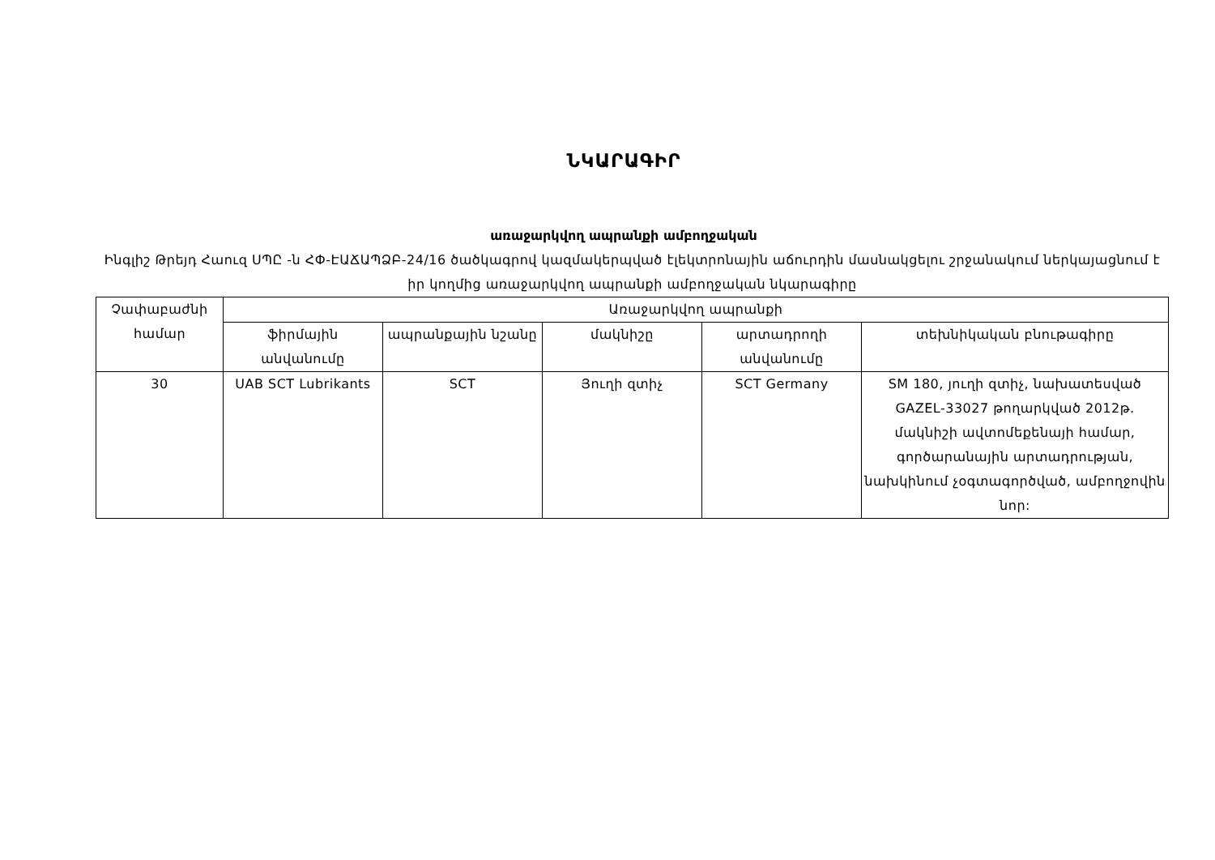ՆԿԱՐԱԳԻՐ
առաջարկվող ապրանքի ամբողջական
Ինգլիշ Թրեյդ Հաուզ ՍՊԸ -ն ՀՓ-ԷԱՃԱՊՁԲ-24/16 ծածկագրով կազմակերպված էլեկտրոնային աճուրդին մասնակցելու շրջանակում ներկայացնում է իր կողմից առաջարկվող ապրանքի ամբողջական նկարագիրը
| Չափաբաժնի համար | Առաջարկվող ապրանքի | | | | |
| --- | --- | --- | --- | --- | --- |
| | ֆիրմային անվանումը | ապրանքային նշանը | մակնիշը | արտադրողի անվանումը | տեխնիկական բնութագիրը |
| 30 | UAB SCT Lubrikants | SCT | Յուղի զտիչ | SCT Germany | SM 180, յուղի զտիչ, նախատեսված GAZEL-33027 թողարկված 2012թ. մակնիշի ավտոմեքենայի համար, գործարանային արտադրության, նախկինում չօգտագործված, ամբողջովին նոր: |